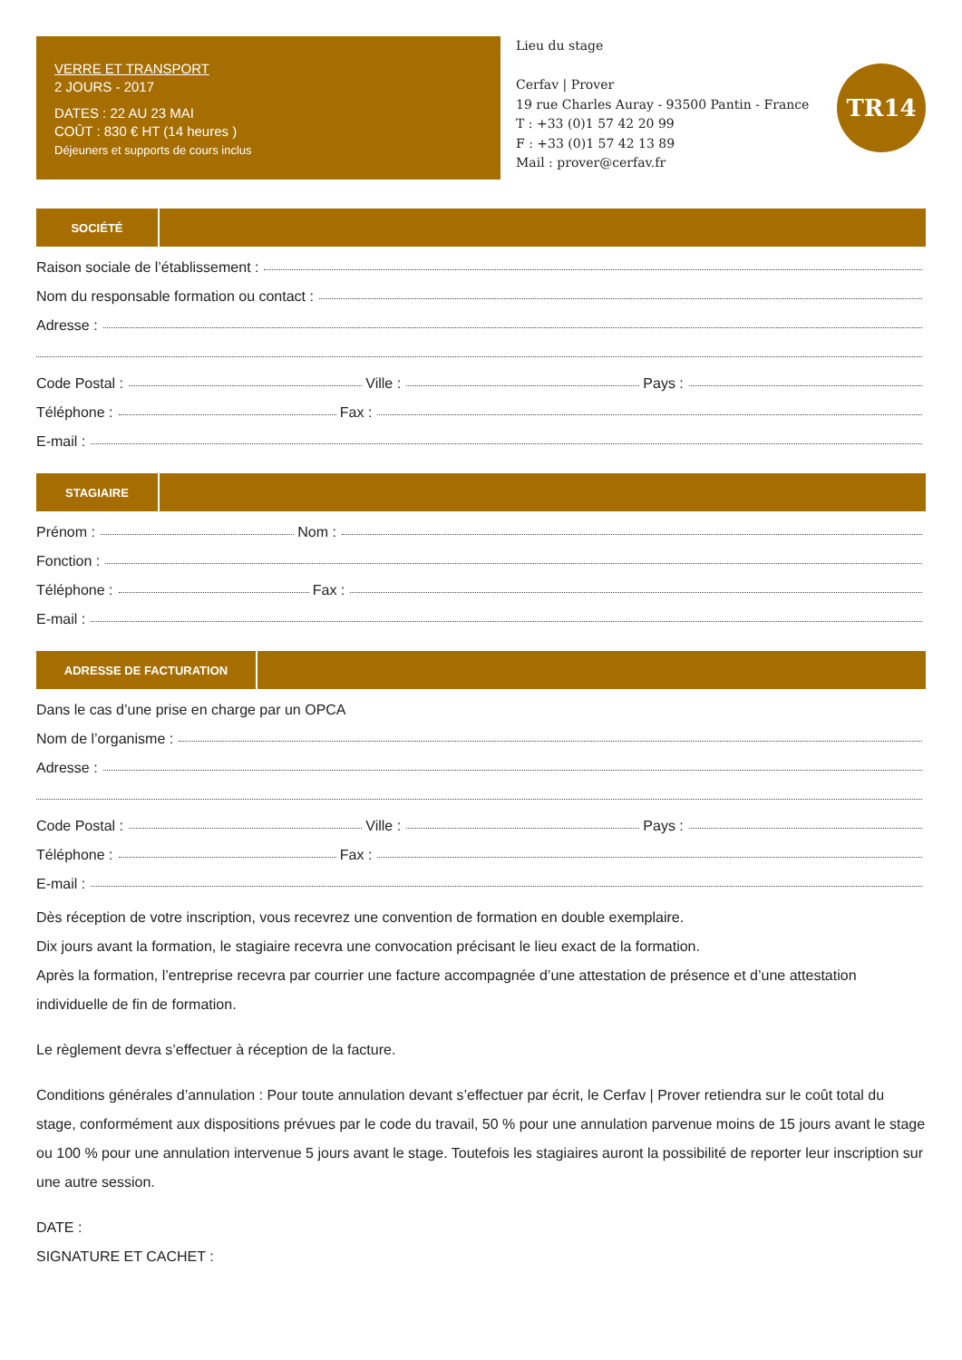VERRE ET TRANSPORT
2 JOURS - 2017
DATES : 22 AU 23 MAI
COÛT : 830 € HT (14 heures )
Déjeuners et supports de cours inclus
Lieu du stage
Cerfav | Prover
19 rue Charles Auray - 93500 Pantin - France
T : +33 (0)1 57 42 20 99
F : +33 (0)1 57 42 13 89
Mail : prover@cerfav.fr
TR14
SOCIÉTÉ
Raison sociale de l’établissement :
Nom du responsable formation ou contact :
Adresse :
Code Postal : Ville : Pays :
Téléphone : Fax :
E-mail :
STAGIAIRE
Prénom : Nom :
Fonction :
Téléphone : Fax :
E-mail :
ADRESSE DE FACTURATION
Dans le cas d’une prise en charge par un OPCA
Nom de l’organisme :
Adresse :
Code Postal : Ville : Pays :
Téléphone : Fax :
E-mail :
Dès réception de votre inscription, vous recevrez une convention de formation en double exemplaire.
Dix jours avant la formation, le stagiaire recevra une convocation précisant le lieu exact de la formation.
Après la formation, l’entreprise recevra par courrier une facture accompagnée d’une attestation de présence et d’une attestation individuelle de fin de formation.
Le règlement devra s’effectuer à réception de la facture.
Conditions générales d’annulation : Pour toute annulation devant s’effectuer par écrit, le Cerfav | Prover retiendra sur le coût total du stage, conformément aux dispositions prévues par le code du travail, 50 % pour une annulation parvenue moins de 15 jours avant le stage ou 100 % pour une annulation intervenue 5 jours avant le stage. Toutefois les stagiaires auront la possibilité de reporter leur inscription sur une autre session.
DATE :
SIGNATURE ET CACHET :